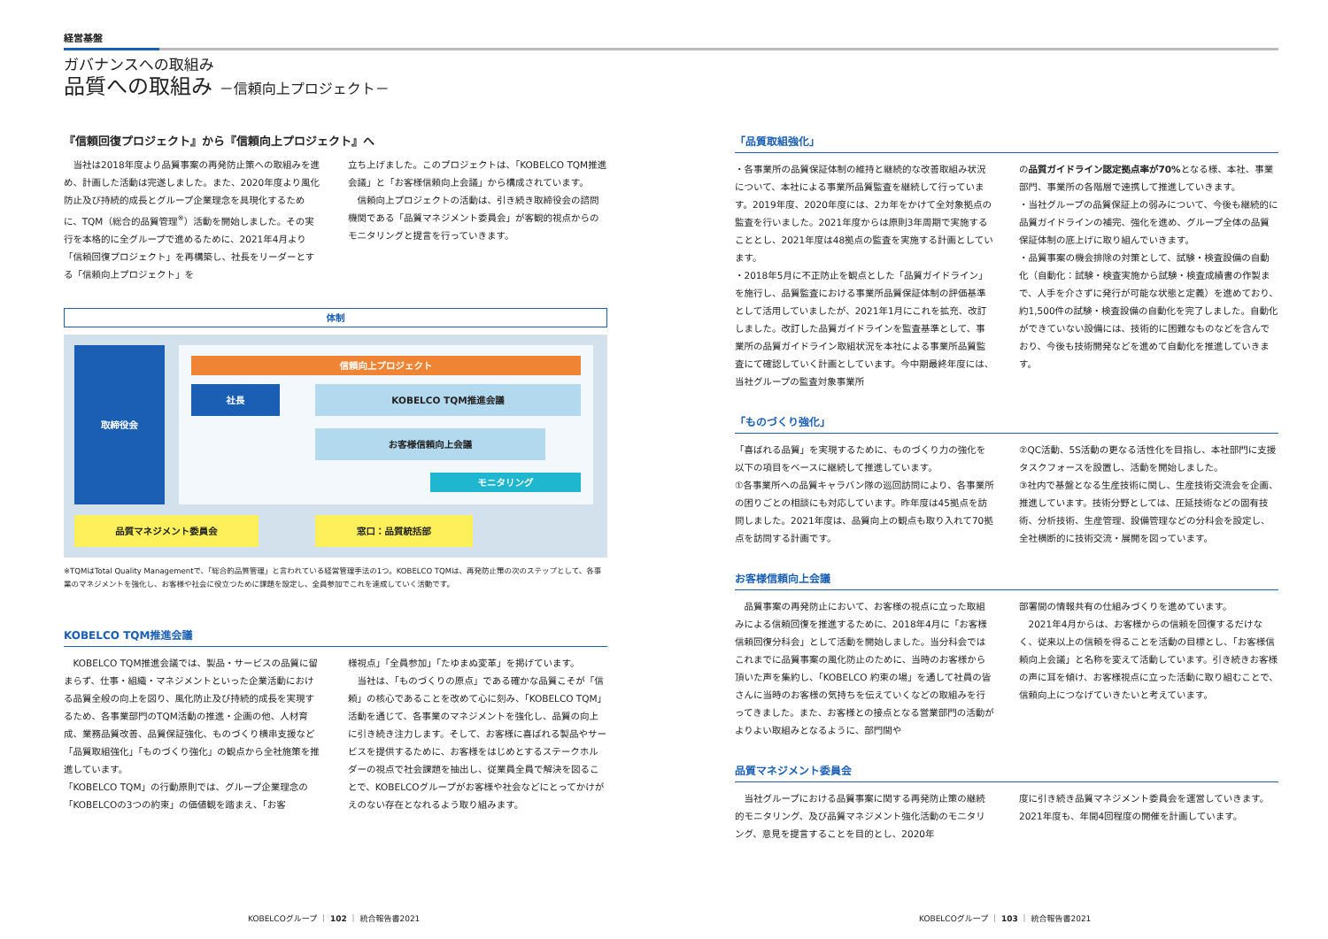経営基盤
ガバナンスへの取組み
品質への取組み －信頼向上プロジェクト－
『信頼回復プロジェクト』から『信頼向上プロジェクト』へ
　当社は2018年度より品質事案の再発防止策への取組みを進め、計画した活動は完遂しました。また、2020年度より風化防止及び持続的成長とグループ企業理念を具現化するために、TQM（総合的品質管理<sup>※</sup>）活動を開始しました。その実行を本格的に全グループで進めるために、2021年4月より「信頼回復プロジェクト」を再構築し、社長をリーダーとする「信頼向上プロジェクト」を
立ち上げました。このプロジェクトは、「KOBELCO TQM推進会議」と「お客様信頼向上会議」から構成されています。
　信頼向上プロジェクトの活動は、引き続き取締役会の諮問機関である「品質マネジメント委員会」が客観的視点からのモニタリングと提言を行っていきます。
体制
取締役会
信頼向上プロジェクト
社長 KOBELCO TQM推進会議
お客様信頼向上会議
モニタリング
品質マネジメント委員会 窓口：品質統括部
※TQMはTotal Quality Managementで、「総合的品質管理」と言われている経営管理手法の1つ。KOBELCO TQMは、再発防止策の次のステップとして、各事業のマネジメントを強化し、お客様や社会に役立つために課題を設定し、全員参加でこれを達成していく活動です。
KOBELCO TQM推進会議
　KOBELCO TQM推進会議では、製品・サービスの品質に留まらず、仕事・組織・マネジメントといった企業活動における品質全般の向上を図り、風化防止及び持続的成長を実現するため、各事業部門のTQM活動の推進・企画の他、人材育成、業務品質改善、品質保証強化、ものづくり横串支援など「品質取組強化」「ものづくり強化」の観点から全社施策を推進しています。
「KOBELCO TQM」の行動原則では、グループ企業理念の「KOBELCOの3つの約束」の価値観を踏まえ、「お客
様視点」「全員参加」「たゆまぬ変革」を掲げています。
　当社は、「ものづくりの原点」である確かな品質こそが「信頼」の核心であることを改めて心に刻み、「KOBELCO TQM」活動を通じて、各事業のマネジメントを強化し、品質の向上に引き続き注力します。そして、お客様に喜ばれる製品やサービスを提供するために、お客様をはじめとするステークホルダーの視点で社会課題を抽出し、従業員全員で解決を図ることで、KOBELCOグループがお客様や社会などにとってかけがえのない存在となれるよう取り組みます。
「品質取組強化」
・各事業所の品質保証体制の維持と継続的な改善取組み状況について、本社による事業所品質監査を継続して行っています。2019年度、2020年度には、2カ年をかけて全対象拠点の監査を行いました。2021年度からは原則3年周期で実施することとし、2021年度は48拠点の監査を実施する計画としています。
・2018年5月に不正防止を観点とした「品質ガイドライン」を施行し、品質監査における事業所品質保証体制の評価基準として活用していましたが、2021年1月にこれを拡充、改訂しました。改訂した品質ガイドラインを監査基準として、事業所の品質ガイドライン取組状況を本社による事業所品質監査にて確認していく計画としています。今中期最終年度には、当社グループの監査対象事業所
の品質ガイドライン認定拠点率が70% となる様、本社、事業部門、事業所の各階層で連携して推進していきます。
・当社グループの品質保証上の弱みについて、今後も継続的に品質ガイドラインの補完、強化を進め、グループ全体の品質保証体制の底上げに取り組んでいきます。
・品質事案の機会排除の対策として、試験・検査設備の自動化（自動化：試験・検査実施から試験・検査成績書の作製まで、人手を介さずに発行が可能な状態と定義）を進めており、約1,500件の試験・検査設備の自動化を完了しました。自動化ができていない設備には、技術的に困難なものなどを含んでおり、今後も技術開発などを進めて自動化を推進していきます。
「ものづくり強化」
「喜ばれる品質」を実現するために、ものづくり力の強化を以下の項目をベースに継続して推進しています。
①各事業所への品質キャラバン隊の巡回訪問により、各事業所の困りごとの相談にも対応しています。昨年度は45拠点を訪問しました。2021年度は、品質向上の観点も取り入れて70拠点を訪問する計画です。
②QC活動、5S活動の更なる活性化を目指し、本社部門に支援タスクフォースを設置し、活動を開始しました。
③社内で基盤となる生産技術に関し、生産技術交流会を企画、推進しています。技術分野としては、圧延技術などの固有技術、分析技術、生産管理、設備管理などの分科会を設定し、全社横断的に技術交流・展開を図っています。
お客様信頼向上会議
　品質事案の再発防止において、お客様の視点に立った取組みによる信頼回復を推進するために、2018年4月に「お客様信頼回復分科会」として活動を開始しました。当分科会ではこれまでに品質事案の風化防止のために、当時のお客様から頂いた声を集約し、「KOBELCO 約束の場」を通して社員の皆さんに当時のお客様の気持ちを伝えていくなどの取組みを行ってきました。また、お客様との接点となる営業部門の活動がよりよい取組みとなるように、部門間や
部署間の情報共有の仕組みづくりを進めています。
　2021年4月からは、お客様からの信頼を回復するだけなく、従来以上の信頼を得ることを活動の目標とし、「お客様信頼向上会議」と名称を変えて活動しています。引き続きお客様の声に耳を傾け、お客様視点に立った活動に取り組むことで、信頼向上につなげていきたいと考えています。
品質マネジメント委員会
　当社グループにおける品質事案に関する再発防止策の継続的モニタリング、及び品質マネジメント強化活動のモニタリング、意見を提言することを目的とし、2020年
度に引き続き品質マネジメント委員会を運営していきます。2021年度も、年間4回程度の開催を計画しています。
KOBELCOグループ ｜ 102 ｜ 統合報告書2021
KOBELCOグループ ｜ 103 ｜ 統合報告書2021